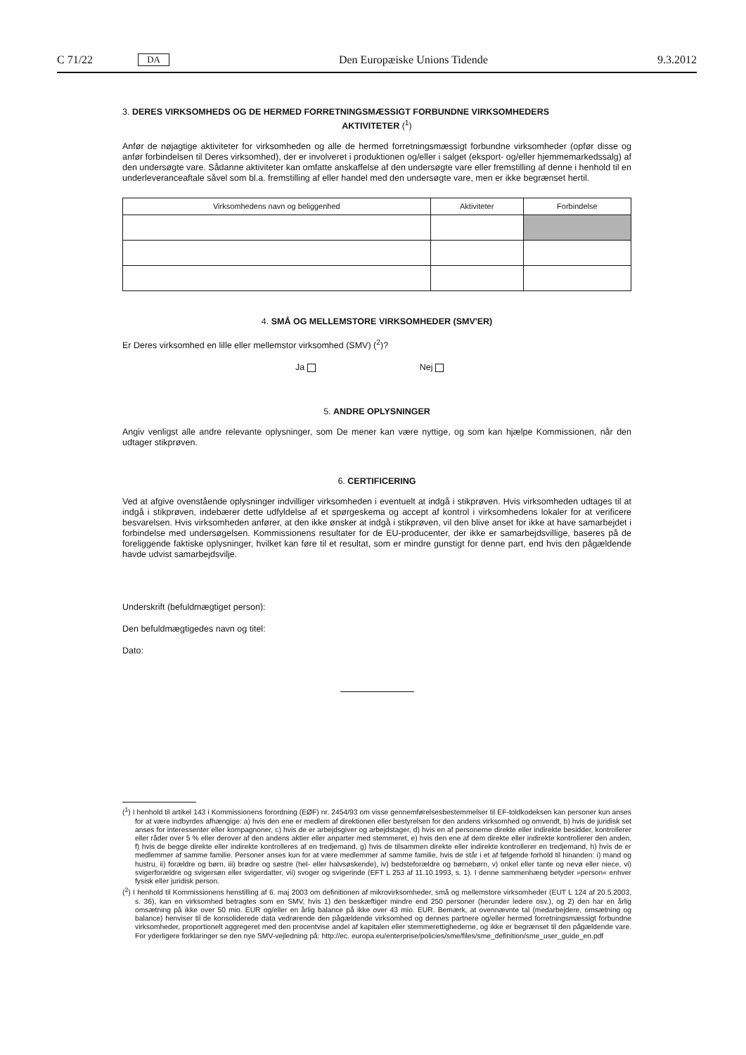C 71/22 DA Den Europæiske Unions Tidende 9.3.2012
3. DERES VIRKSOMHEDS OG DE HERMED FORRETNINGSMÆSSIGT FORBUNDNE VIRKSOMHEDERS
AKTIVITETER (<sup>1</sup>)
Anfør de nøjagtige aktiviteter for virksomheden og alle de hermed forretningsmæssigt forbundne virksomheder (opfør disse og anfør forbindelsen til Deres virksomhed), der er involveret i produktionen og/eller i salget (eksport- og/eller hjemme­markedssalg) af den undersøgte vare. Sådanne aktiviteter kan omfatte anskaffelse af den undersøgte vare eller fremstilling af denne i henhold til en underleveranceaftale såvel som bl.a. fremstilling af eller handel med den undersøgte vare, men er ikke begrænset hertil.
| Virksomhedens navn og beliggenhed | Aktiviteter | Forbindelse |
| --- | --- | --- |
4. SMÅ OG MELLEMSTORE VIRKSOMHEDER (SMV'ER)
Er Deres virksomhed en lille eller mellemstor virksomhed (SMV) (<sup>2</sup>)?
Ja Nej
5. ANDRE OPLYSNINGER
Angiv venligst alle andre relevante oplysninger, som De mener kan være nyttige, og som kan hjælpe Kommissionen, når den udtager stikprøven.
6. CERTIFICERING
Ved at afgive ovenstående oplysninger indvilliger virksomheden i eventuelt at indgå i stikprøven. Hvis virksomheden udtages til at indgå i stikprøven, indebærer dette udfyldelse af et spørgeskema og accept af kontrol i virksomhedens lokaler for at verificere besvarelsen. Hvis virksomheden anfører, at den ikke ønsker at indgå i stikprøven, vil den blive anset for ikke at have samarbejdet i forbindelse med undersøgelsen. Kommissionens resultater for de EU-producenter, der ikke er samarbejdsvillige, baseres på de foreliggende faktiske oplysninger, hvilket kan føre til et resultat, som er mindre gunstigt for denne part, end hvis den pågældende havde udvist samarbejdsvilje.
Underskrift (befuldmægtiget person):
Den befuldmægtigedes navn og titel:
Dato:
(<sup>1</sup>) I henhold til artikel 143 i Kommissionens forordning (EØF) nr. 2454/93 om visse gennemførelsesbestemmelser til EF-toldkodeksen kan personer kun anses for at være indbyrdes afhængige: a) hvis den ene er medlem af direktionen eller bestyrelsen for den andens virk­somhed og omvendt, b) hvis de juridisk set anses for interessenter eller kompagnoner, c) hvis de er arbejdsgiver og arbejdstager, d) hvis en af personerne direkte eller indirekte besidder, kontrollerer eller råder over 5 % eller derover af den andens aktier eller anparter med stemmeret, e) hvis den ene af dem direkte eller indirekte kontrollerer den anden, f) hvis de begge direkte eller indirekte kontrolleres af en tredjemand, g) hvis de tilsammen direkte eller indirekte kontrollerer en tredjemand, h) hvis de er medlemmer af samme familie. Personer anses kun for at være medlemmer af samme familie, hvis de står i et af følgende forhold til hinanden: i) mand og hustru, ii) forældre og børn, iii) brødre og søstre (hel- eller halvsøskende), iv) bedsteforældre og børnebørn, v) onkel eller tante og nevø eller niece, vi) sviger­forældre og svigersøn eller svigerdatter, vii) svoger og svigerinde (EFT L 253 af 11.10.1993, s. 1). I denne sammenhæng betyder »person« enhver fysisk eller juridisk person.
(<sup>2</sup>) I henhold til Kommissionens henstilling af 6. maj 2003 om definitionen af mikrovirksomheder, små og mellemstore virksomheder (EUT L 124 af 20.5.2003, s. 36), kan en virksomhed betragtes som en SMV, hvis 1) den beskæftiger mindre end 250 personer (herunder ledere osv.), og 2) den har en årlig omsætning på ikke over 50 mio. EUR og/eller en årlig balance på ikke over 43 mio. EUR. Bemærk, at ovennævnte tal (medarbejdere, omsætning og balance) henviser til de konsoliderede data vedrørende den pågældende virksomhed og dennes partnere og/eller hermed forretningsmæssigt forbundne virksomheder, proportionelt aggregeret med den procentvise andel af kapitalen eller stem­merettighederne, og ikke er begrænset til den pågældende vare. For yderligere forklaringer se den nye SMV-vejledning på: http://ec. europa.eu/enterprise/policies/sme/files/sme_definition/sme_user_guide_en.pdf